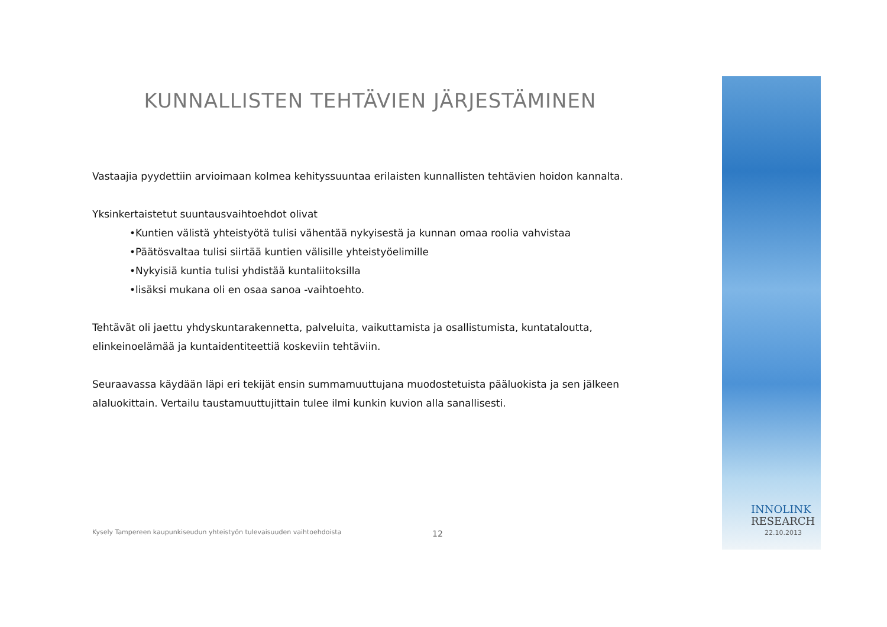KUNNALLISTEN TEHTÄVIEN JÄRJESTÄMINEN
Vastaajia pyydettiin arvioimaan kolmea kehityssuuntaa erilaisten kunnallisten tehtävien hoidon kannalta.
Yksinkertaistetut suuntausvaihtoehdot olivat
•Kuntien välistä yhteistyötä tulisi vähentää nykyisestä ja kunnan omaa roolia vahvistaa
•Päätösvaltaa tulisi siirtää kuntien välisille yhteistyöelimille
•Nykyisiä kuntia tulisi yhdistää kuntaliitoksilla
•lisäksi mukana oli en osaa sanoa -vaihtoehto.
Tehtävät oli jaettu yhdyskuntarakennetta, palveluita, vaikuttamista ja osallistumista, kuntataloutta, elinkeinoelämää ja kuntaidentiteettiä koskeviin tehtäviin.
Seuraavassa käydään läpi eri tekijät ensin summamuuttujana muodostetuista pääluokista ja sen jälkeen alaluokittain. Vertailu taustamuuttujittain tulee ilmi kunkin kuvion alla sanallisesti.
Kysely Tampereen kaupunkiseudun yhteistyön tulevaisuuden vaihtoehdoista
12
INNOLINK
RESEARCH
22.10.2013